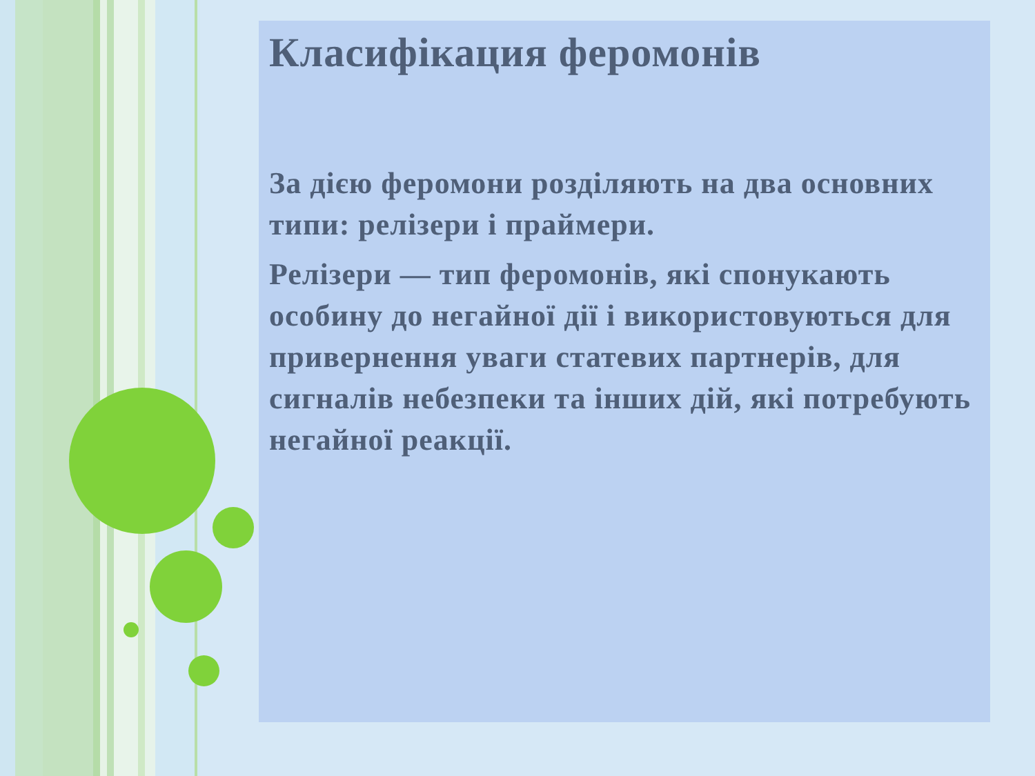Класифікация феромонів
За дією феромони розділяють на два основних типи: релізери і праймери.
Релізери — тип феромонів, які спонукають особину до негайної дії і використовуються для привернення уваги статевих партнерів, для сигналів небезпеки та інших дій, які потребують негайної реакції.